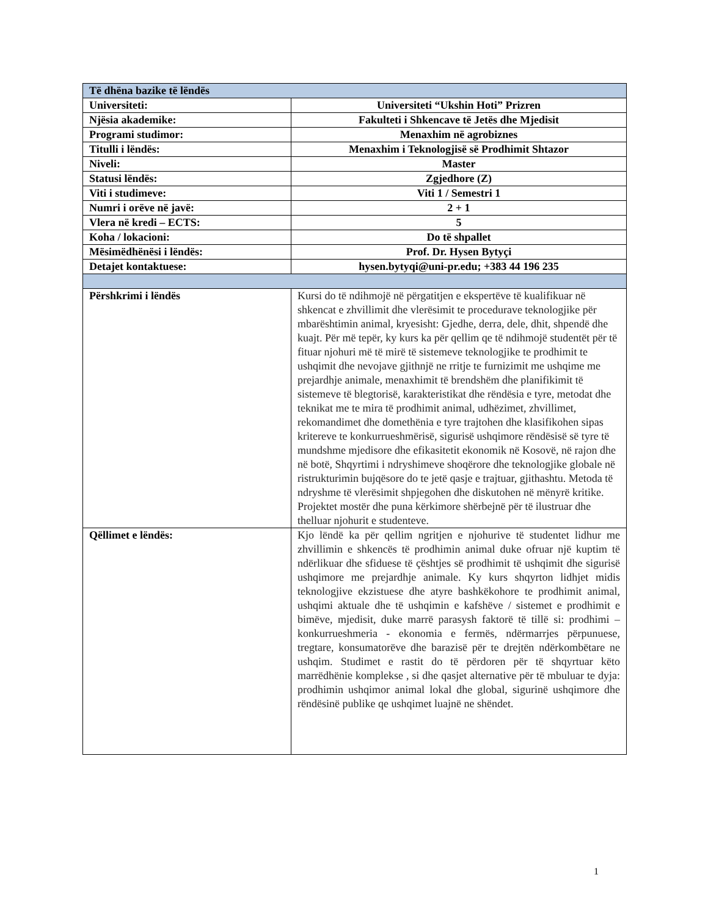| Të dhëna bazike të lëndës | |
| --- | --- |
| Universiteti: | Universiteti “Ukshin Hoti” Prizren |
| Njësia akademike: | Fakulteti i Shkencave të Jetës dhe Mjedisit |
| Programi studimor: | Menaxhim në agrobiznes |
| Titulli i lëndës: | Menaxhim i Teknologjisë së Prodhimit Shtazor |
| Niveli: | Master |
| Statusi lëndës: | Zgjedhore (Z) |
| Viti i studimeve: | Viti 1 / Semestri 1 |
| Numri i orëve në javë: | 2 + 1 |
| Vlera në kredi – ECTS: | 5 |
| Koha / lokacioni: | Do të shpallet |
| Mësimëdhënësi i lëndës: | Prof. Dr. Hysen Bytyçi |
| Detajet kontaktuese: | hysen.bytyqi@uni-pr.edu; +383 44 196 235 |
| Përshkrimi i lëndës | Kursi do të ndihmojë në përgatitjen e ekspertëve të kualifikuar në shkencat e zhvillimit dhe vlerësimit te procedurave teknologjike për mbarështimin animal, kryesisht: Gjedhe, derra, dele, dhit, shpendë dhe kuajt. Për më tepër, ky kurs ka për qellim qe të ndihmojë studentët për të fituar njohuri më të mirë të sistemeve teknologjike te prodhimit te ushqimit dhe nevojave gjithnjë ne rritje te furnizimit me ushqime me prejardhje animale, menaxhimit të brendshëm dhe planifikimit të sistemeve të blegtorisë, karakteristikat dhe rëndësia e tyre, metodat dhe teknikat me te mira të prodhimit animal, udhëzimet, zhvillimet, rekomandimet dhe domethënia e tyre trajtohen dhe klasifikohen sipas kritereve te konkurrueshmërisë, sigurisë ushqimore rëndësisë së tyre të mundshme mjedisore dhe efikasitetit ekonomik në Kosovë, në rajon dhe në botë, Shqyrtimi i ndryshimeve shoqërore dhe teknologjike globale në ristrukturimin bujqësore do te jetë qasje e trajtuar, gjithashtu. Metoda të ndryshme të vlerësimit shpjegohen dhe diskutohen në mënyrë kritike. Projektet mostër dhe puna kërkimore shërbejnë për të ilustruar dhe thelluar njohurit e studenteve. |
| Qëllimet e lëndës: | Kjo lëndë ka për qellim ngritjen e njohurive të studentet lidhur me zhvillimin e shkencës të prodhimin animal duke ofruar një kuptim të ndërlikuar dhe sfiduese të çështjes së prodhimit të ushqimit dhe sigurisë ushqimore me prejardhje animale. Ky kurs shqyrton lidhjet midis teknologjive ekzistuese dhe atyre bashkëkohore te prodhimit animal, ushqimi aktuale dhe të ushqimin e kafshëve / sistemet e prodhimit e bimëve, mjedisit, duke marrë parasysh faktorë të tillë si: prodhimi – konkurrueshmeria - ekonomia e fermës, ndërmarrjes përpunuese, tregtare, konsumatorëve dhe barazisë për te drejtën ndërkombëtare ne ushqim. Studimet e rastit do të përdoren për të shqyrtuar këto marrëdhënie komplekse , si dhe qasjet alternative për të mbuluar te dyja: prodhimin ushqimor animal lokal dhe global, sigurinë ushqimore dhe rëndësinë publike qe ushqimet luajnë ne shëndet. |
1